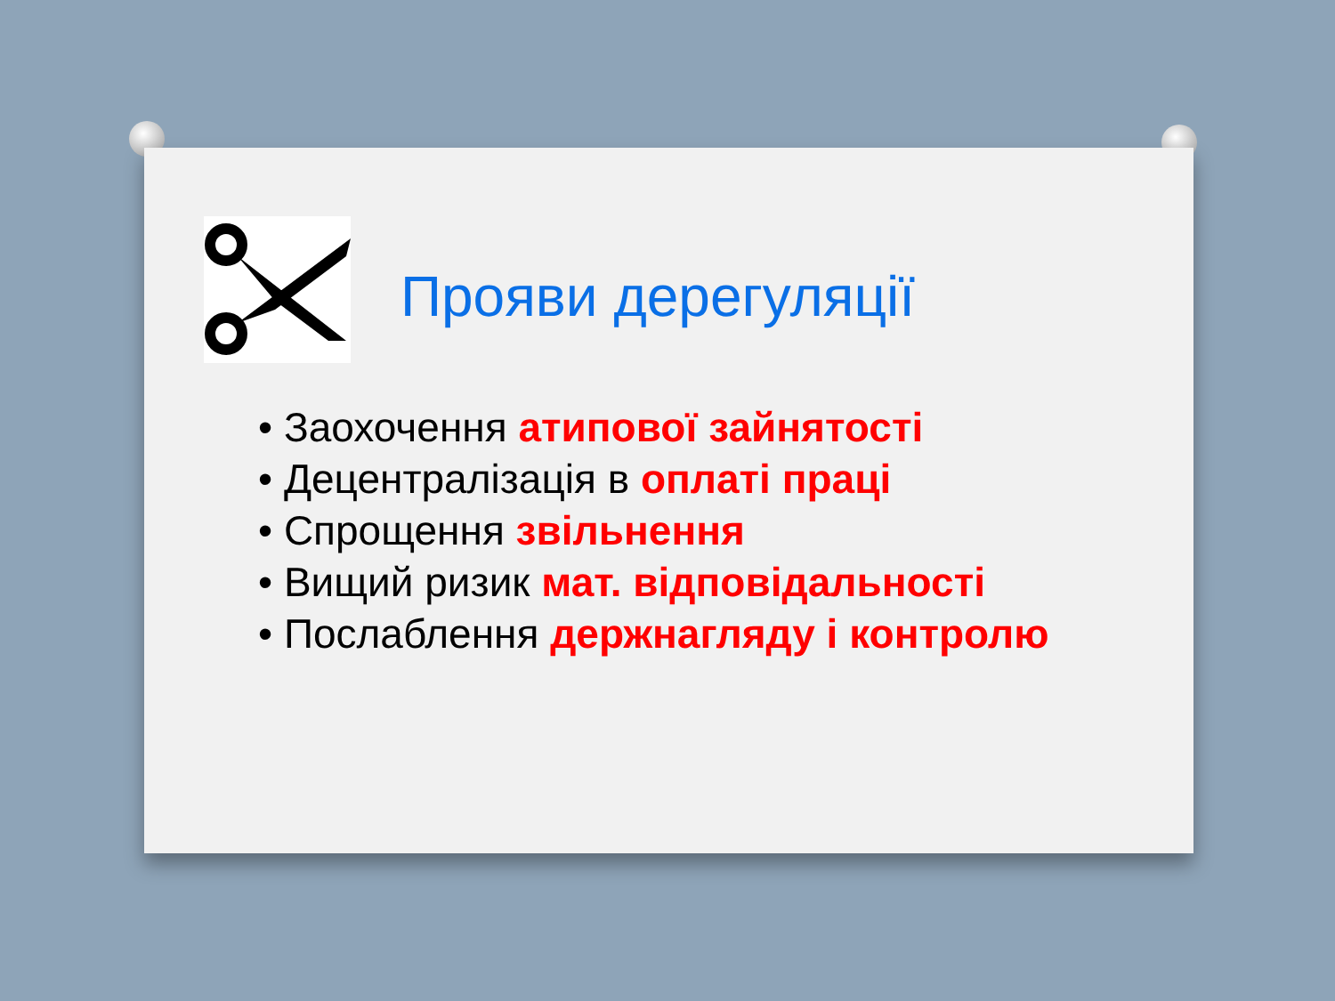Прояви дерегуляції
• Заохочення атипової зайнятості
• Децентралізація в оплаті праці
• Спрощення звільнення
• Вищий ризик мат. відповідальності
• Послаблення держнагляду і контролю